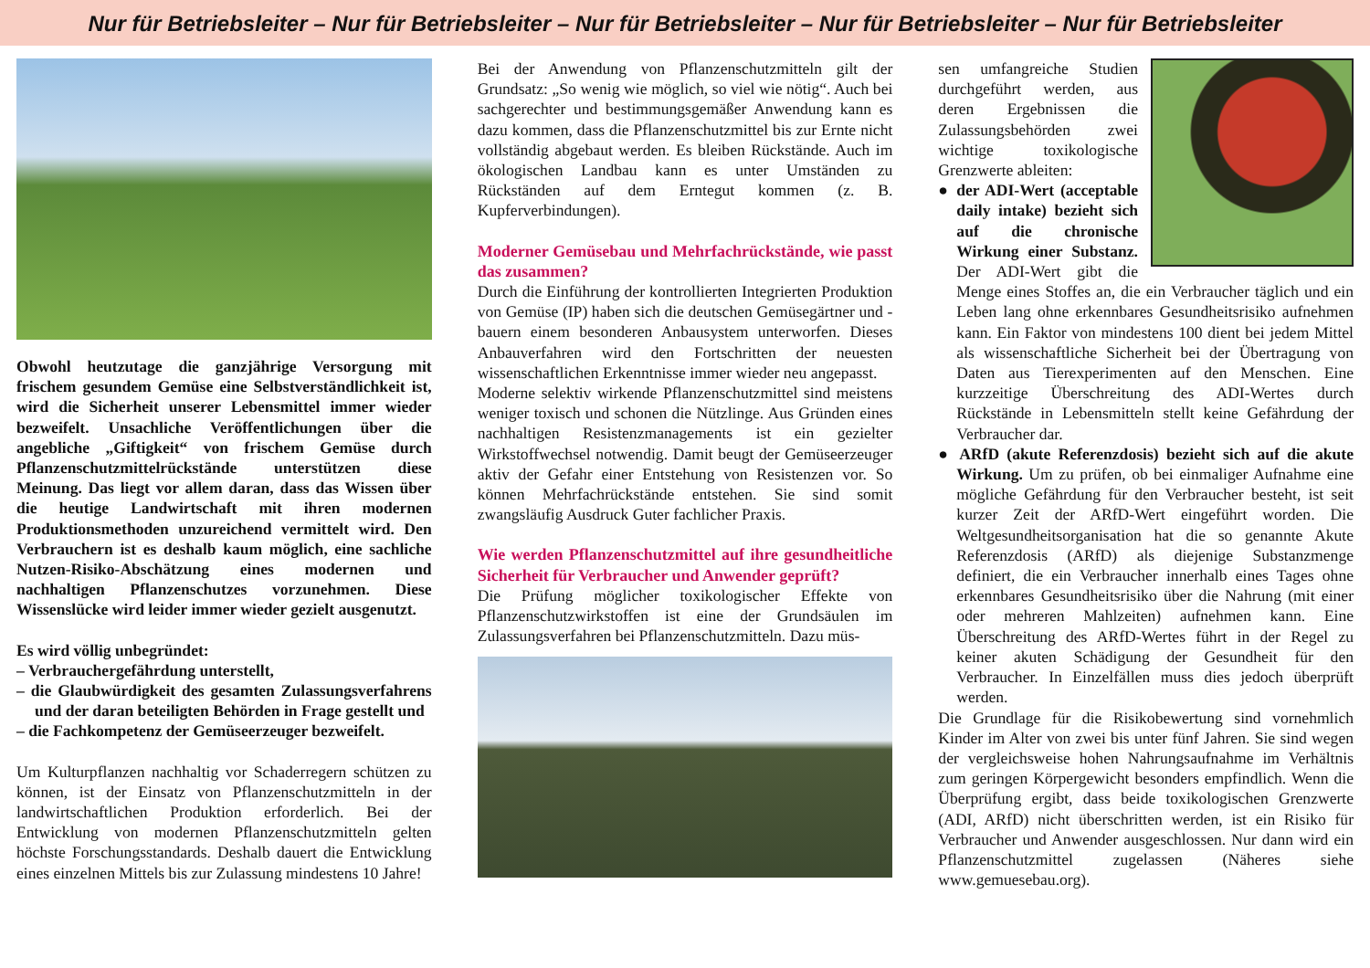Nur für Betriebsleiter – Nur für Betriebsleiter – Nur für Betriebsleiter – Nur für Betriebsleiter – Nur für Betriebsleiter
Obwohl heutzutage die ganzjährige Versorgung mit frischem gesundem Gemüse eine Selbstverständlichkeit ist, wird die Sicherheit unserer Lebensmittel immer wieder bezweifelt. Unsachliche Veröffentlichungen über die angebliche „Giftigkeit“ von frischem Gemüse durch Pflanzenschutzmittelrückstände unterstützen diese Meinung. Das liegt vor allem daran, dass das Wissen über die heutige Landwirtschaft mit ihren modernen Produktionsmethoden unzureichend vermittelt wird. Den Verbrauchern ist es deshalb kaum möglich, eine sachliche Nutzen-Risiko-Abschätzung eines modernen und nachhaltigen Pflanzenschutzes vorzunehmen. Diese Wissenslücke wird leider immer wieder gezielt ausgenutzt.
Es wird völlig unbegründet:
– Verbrauchergefährdung unterstellt,
– die Glaubwürdigkeit des gesamten Zulassungsverfahrens und der daran beteiligten Behörden in Frage gestellt und
– die Fachkompetenz der Gemüseerzeuger bezweifelt.
Um Kulturpflanzen nachhaltig vor Schaderregern schützen zu können, ist der Einsatz von Pflanzenschutzmitteln in der landwirtschaftlichen Produktion erforderlich. Bei der Entwicklung von modernen Pflanzenschutzmitteln gelten höchste Forschungsstandards. Deshalb dauert die Entwicklung eines einzelnen Mittels bis zur Zulassung mindestens 10 Jahre!
Bei der Anwendung von Pflanzenschutzmitteln gilt der Grundsatz: „So wenig wie möglich, so viel wie nötig“. Auch bei sachgerechter und bestimmungsgemäßer Anwendung kann es dazu kommen, dass die Pflanzenschutzmittel bis zur Ernte nicht vollständig abgebaut werden. Es bleiben Rückstände. Auch im ökologischen Landbau kann es unter Umständen zu Rückständen auf dem Erntegut kommen (z. B. Kupferverbindungen).
Moderner Gemüsebau und Mehrfachrückstände, wie passt das zusammen?
Durch die Einführung der kontrollierten Integrierten Produktion von Gemüse (IP) haben sich die deutschen Gemüsegärtner und -bauern einem besonderen Anbausystem unterworfen. Dieses Anbauverfahren wird den Fortschritten der neuesten wissenschaftlichen Erkenntnisse immer wieder neu angepasst.
Moderne selektiv wirkende Pflanzenschutzmittel sind meistens weniger toxisch und schonen die Nützlinge. Aus Gründen eines nachhaltigen Resistenzmanagements ist ein gezielter Wirkstoffwechsel notwendig. Damit beugt der Gemüseerzeuger aktiv der Gefahr einer Entstehung von Resistenzen vor. So können Mehrfachrückstände entstehen. Sie sind somit zwangsläufig Ausdruck Guter fachlicher Praxis.
Wie werden Pflanzenschutzmittel auf ihre gesundheitliche Sicherheit für Verbraucher und Anwender geprüft?
Die Prüfung möglicher toxikologischer Effekte von Pflanzenschutzwirkstoffen ist eine der Grundsäulen im Zulassungsverfahren bei Pflanzenschutzmitteln. Dazu müs-
sen umfangreiche Studien durchgeführt werden, aus deren Ergebnissen die Zulassungsbehörden zwei wichtige toxikologische Grenzwerte ableiten:
● der ADI-Wert (acceptable daily intake) bezieht sich auf die chronische Wirkung einer Substanz. Der ADI-Wert gibt die Menge eines Stoffes an, die ein Verbraucher täglich und ein Leben lang ohne erkennbares Gesundheitsrisiko aufnehmen kann. Ein Faktor von mindestens 100 dient bei jedem Mittel als wissenschaftliche Sicherheit bei der Übertragung von Daten aus Tierexperimenten auf den Menschen. Eine kurzzeitige Überschreitung des ADI-Wertes durch Rückstände in Lebensmitteln stellt keine Gefährdung der Verbraucher dar.
● ARfD (akute Referenzdosis) bezieht sich auf die akute Wirkung. Um zu prüfen, ob bei einmaliger Aufnahme eine mögliche Gefährdung für den Verbraucher besteht, ist seit kurzer Zeit der ARfD-Wert eingeführt worden. Die Weltgesundheitsorganisation hat die so genannte Akute Referenzdosis (ARfD) als diejenige Substanzmenge definiert, die ein Verbraucher innerhalb eines Tages ohne erkennbares Gesundheitsrisiko über die Nahrung (mit einer oder mehreren Mahlzeiten) aufnehmen kann. Eine Überschreitung des ARfD-Wertes führt in der Regel zu keiner akuten Schädigung der Gesundheit für den Verbraucher. In Einzelfällen muss dies jedoch überprüft werden.
Die Grundlage für die Risikobewertung sind vornehmlich Kinder im Alter von zwei bis unter fünf Jahren. Sie sind wegen der vergleichsweise hohen Nahrungsaufnahme im Verhältnis zum geringen Körpergewicht besonders empfindlich. Wenn die Überprüfung ergibt, dass beide toxikologischen Grenzwerte (ADI, ARfD) nicht überschritten werden, ist ein Risiko für Verbraucher und Anwender ausgeschlossen. Nur dann wird ein Pflanzenschutzmittel zugelassen (Näheres siehe www.gemuesebau.org).